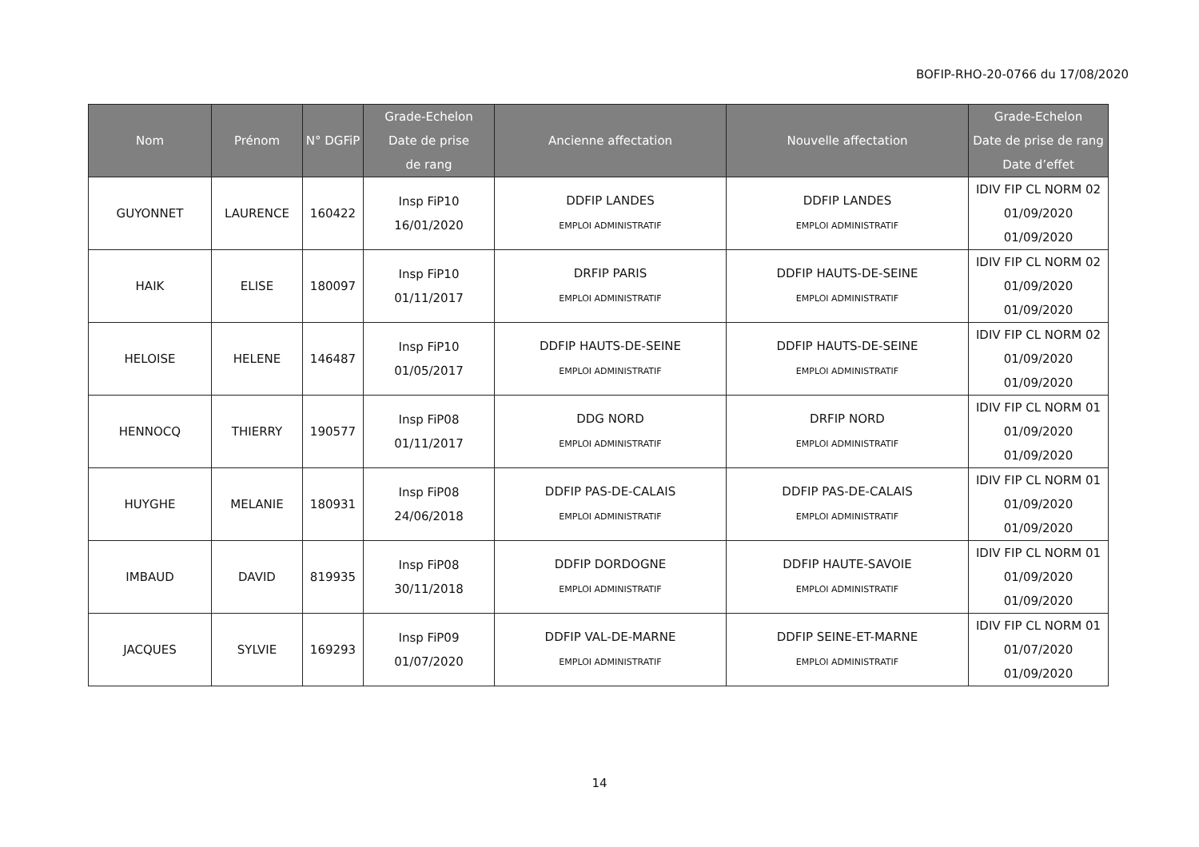BOFIP-RHO-20-0766 du 17/08/2020
| Nom | Prénom | N° DGFiP | Grade-Echelon Date de prise de rang | Ancienne affectation | Nouvelle affectation | Grade-Echelon Date de prise de rang Date d’effet |
| --- | --- | --- | --- | --- | --- | --- |
| GUYONNET | LAURENCE | 160422 | Insp FiP10 16/01/2020 | DDFIP LANDES EMPLOI ADMINISTRATIF | DDFIP LANDES EMPLOI ADMINISTRATIF | IDIV FIP CL NORM 02 01/09/2020 01/09/2020 |
| HAIK | ELISE | 180097 | Insp FiP10 01/11/2017 | DRFIP PARIS EMPLOI ADMINISTRATIF | DDFIP HAUTS-DE-SEINE EMPLOI ADMINISTRATIF | IDIV FIP CL NORM 02 01/09/2020 01/09/2020 |
| HELOISE | HELENE | 146487 | Insp FiP10 01/05/2017 | DDFIP HAUTS-DE-SEINE EMPLOI ADMINISTRATIF | DDFIP HAUTS-DE-SEINE EMPLOI ADMINISTRATIF | IDIV FIP CL NORM 02 01/09/2020 01/09/2020 |
| HENNOCQ | THIERRY | 190577 | Insp FiP08 01/11/2017 | DDG NORD EMPLOI ADMINISTRATIF | DRFIP NORD EMPLOI ADMINISTRATIF | IDIV FIP CL NORM 01 01/09/2020 01/09/2020 |
| HUYGHE | MELANIE | 180931 | Insp FiP08 24/06/2018 | DDFIP PAS-DE-CALAIS EMPLOI ADMINISTRATIF | DDFIP PAS-DE-CALAIS EMPLOI ADMINISTRATIF | IDIV FIP CL NORM 01 01/09/2020 01/09/2020 |
| IMBAUD | DAVID | 819935 | Insp FiP08 30/11/2018 | DDFIP DORDOGNE EMPLOI ADMINISTRATIF | DDFIP HAUTE-SAVOIE EMPLOI ADMINISTRATIF | IDIV FIP CL NORM 01 01/09/2020 01/09/2020 |
| JACQUES | SYLVIE | 169293 | Insp FiP09 01/07/2020 | DDFIP VAL-DE-MARNE EMPLOI ADMINISTRATIF | DDFIP SEINE-ET-MARNE EMPLOI ADMINISTRATIF | IDIV FIP CL NORM 01 01/07/2020 01/09/2020 |
14